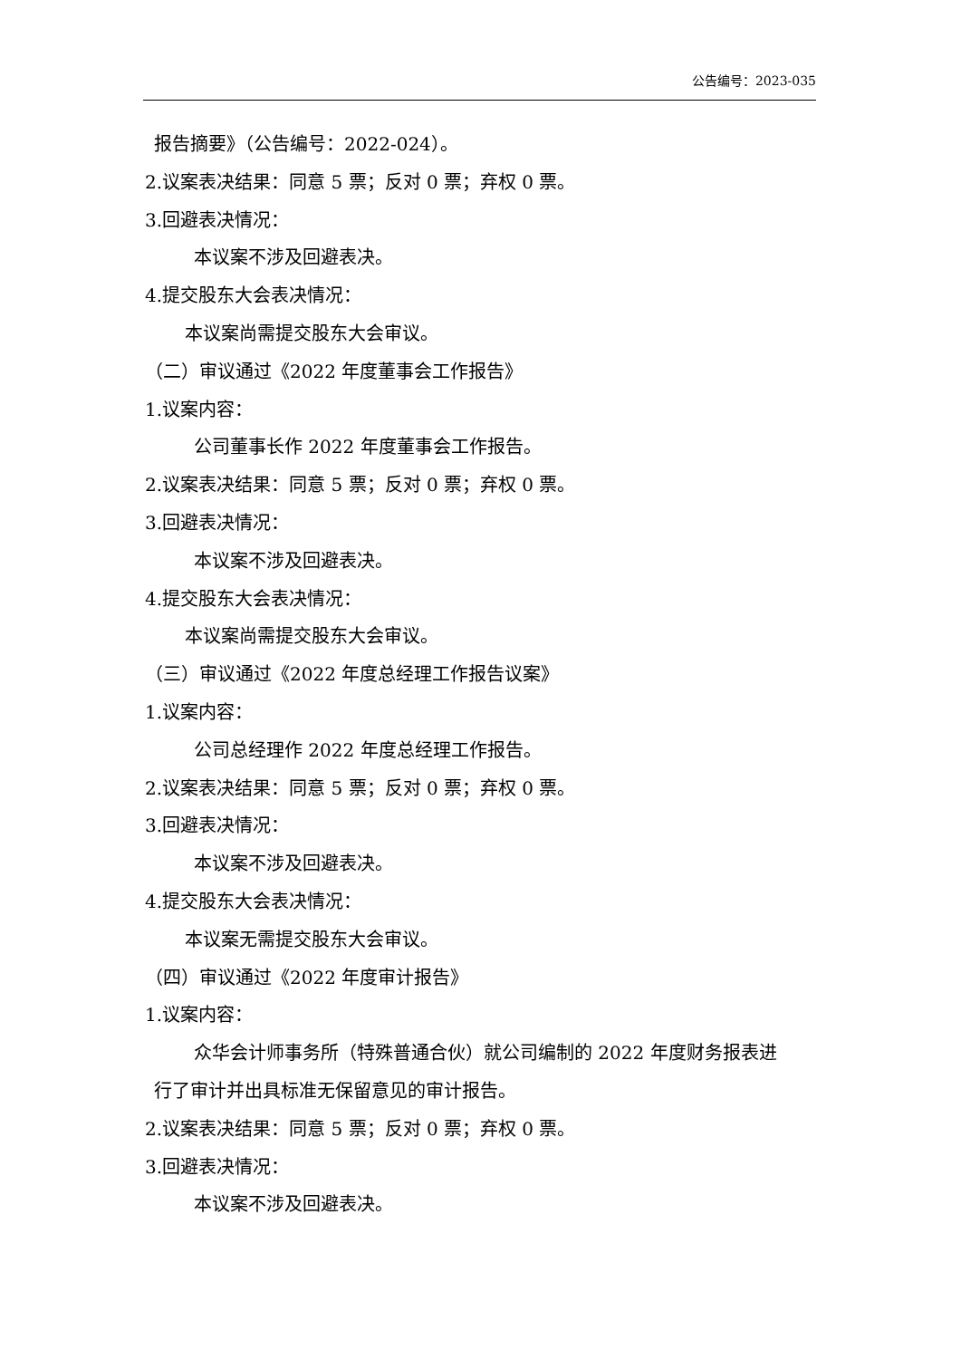公告编号：2023-035
报告摘要》（公告编号：2022-024）。
2.议案表决结果：同意 5 票；反对 0 票；弃权 0 票。
3.回避表决情况：
本议案不涉及回避表决。
4.提交股东大会表决情况：
本议案尚需提交股东大会审议。
（二）审议通过《2022 年度董事会工作报告》
1.议案内容：
公司董事长作 2022 年度董事会工作报告。
2.议案表决结果：同意 5 票；反对 0 票；弃权 0 票。
3.回避表决情况：
本议案不涉及回避表决。
4.提交股东大会表决情况：
本议案尚需提交股东大会审议。
（三）审议通过《2022 年度总经理工作报告议案》
1.议案内容：
公司总经理作 2022 年度总经理工作报告。
2.议案表决结果：同意 5 票；反对 0 票；弃权 0 票。
3.回避表决情况：
本议案不涉及回避表决。
4.提交股东大会表决情况：
本议案无需提交股东大会审议。
（四）审议通过《2022 年度审计报告》
1.议案内容：
众华会计师事务所（特殊普通合伙）就公司编制的 2022 年度财务报表进
行了审计并出具标准无保留意见的审计报告。
2.议案表决结果：同意 5 票；反对 0 票；弃权 0 票。
3.回避表决情况：
本议案不涉及回避表决。